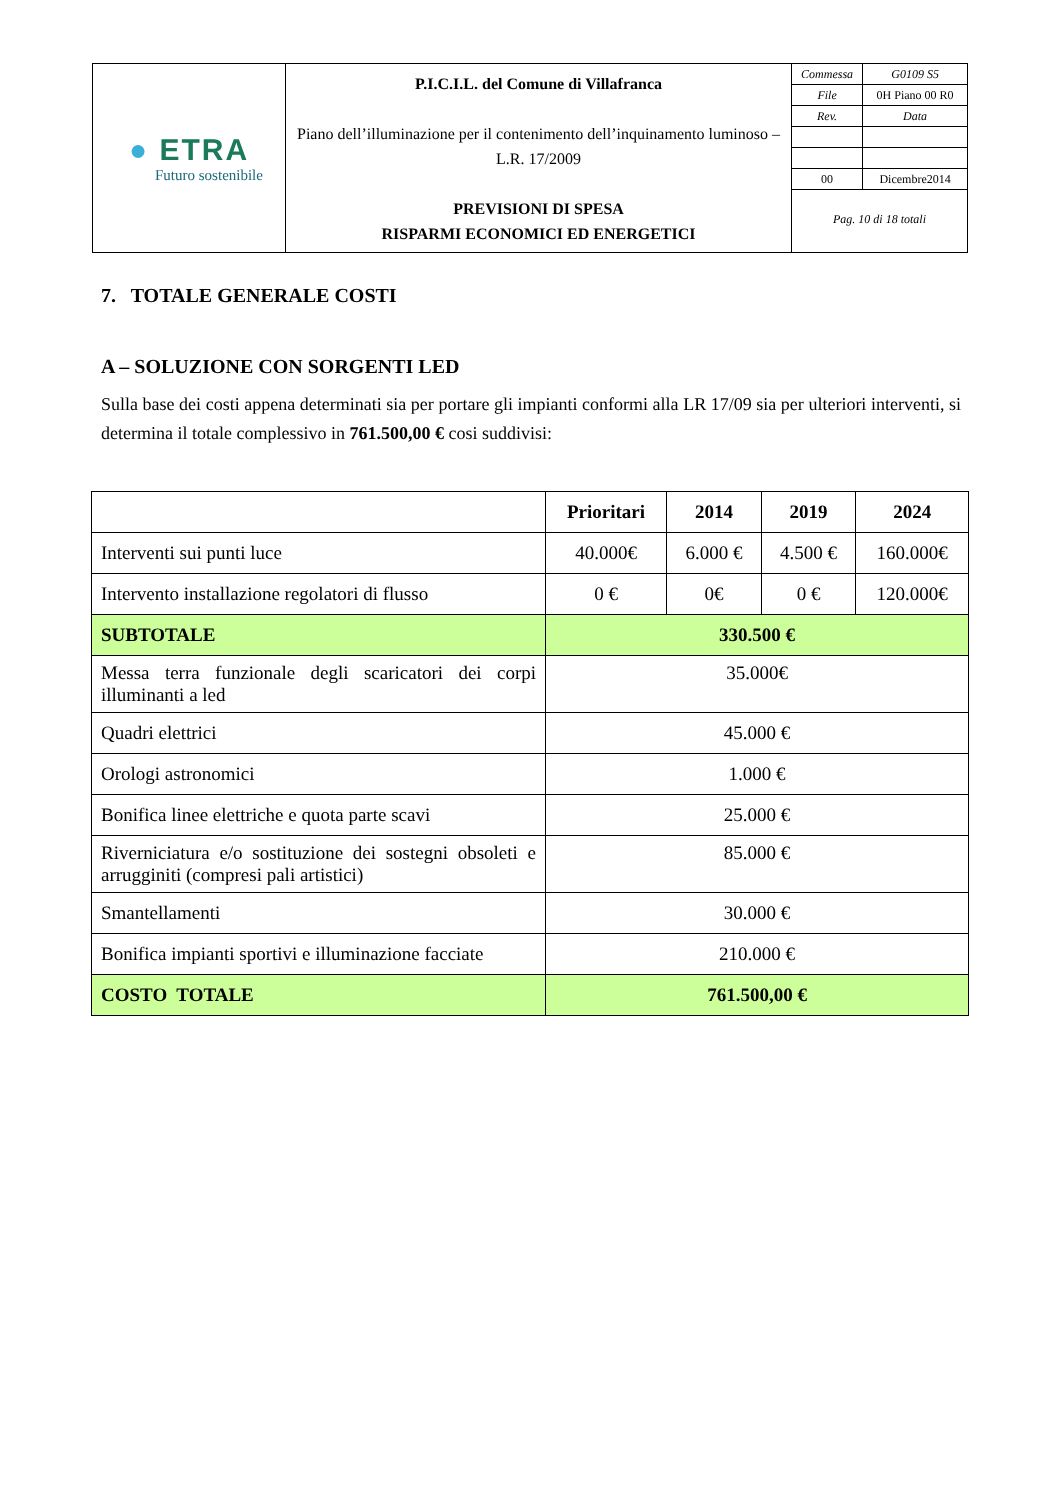| ● ETRA Futuro sostenibile | P.I.C.I.L. del Comune di Villafranca Piano dell’illuminazione per il contenimento dell’inquinamento luminoso – L.R. 17/2009 PREVISIONI DI SPESA RISPARMI ECONOMICI ED ENERGETICI | / Commessa / G0109 S5 / / File / 0H Piano 00 R0 / / Rev. / Data / / 00 / Dicembre2014 / / Pag. 10 di 18 totali / / |
7. TOTALE GENERALE COSTI
A – SOLUZIONE CON SORGENTI LED
Sulla base dei costi appena determinati sia per portare gli impianti conformi alla LR 17/09 sia per ulteriori interventi, si determina il totale complessivo in 761.500,00 € cosi suddivisi:
| | Prioritari | 2014 | 2019 | 2024 |
| --- | --- | --- | --- | --- |
| Interventi sui punti luce | 40.000€ | 6.000 € | 4.500 € | 160.000€ |
| Intervento installazione regolatori di flusso | 0 € | 0€ | 0 € | 120.000€ |
| SUBTOTALE | 330.500 € | | | |
| Messa terra funzionale degli scaricatori dei corpi illuminanti a led | 35.000€ | | | |
| Quadri elettrici | 45.000 € | | | |
| Orologi astronomici | 1.000 € | | | |
| Bonifica linee elettriche e quota parte scavi | 25.000 € | | | |
| Riverniciatura e/o sostituzione dei sostegni obsoleti e arrugginiti (compresi pali artistici) | 85.000 € | | | |
| Smantellamenti | 30.000 € | | | |
| Bonifica impianti sportivi e illuminazione facciate | 210.000 € | | | |
| COSTO TOTALE | 761.500,00 € | | | |